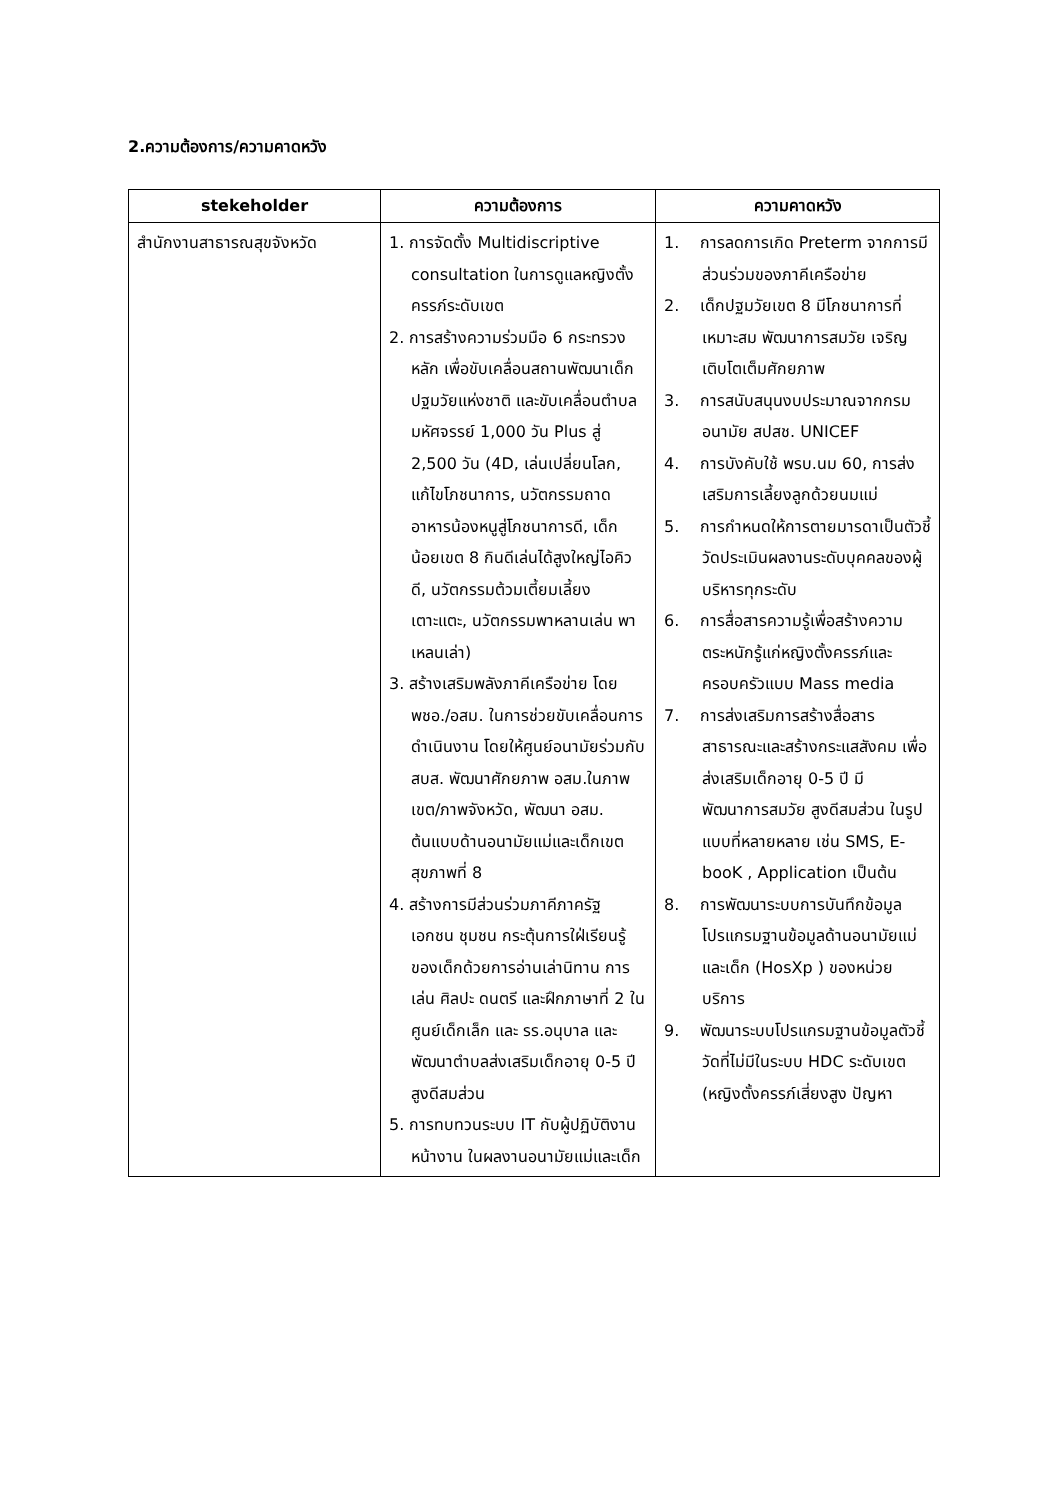2.ความต้องการ/ความคาดหวัง
| stekeholder | ความต้องการ | ความคาดหวัง |
| --- | --- | --- |
| สำนักงานสาธารณสุขจังหวัด | 1. การจัดตั้ง Multidiscriptive consultation ในการดูแลหญิงตั้งครรภ์ระดับเขต 2. การสร้างความร่วมมือ 6 กระทรวงหลัก เพื่อขับเคลื่อนสถานพัฒนาเด็กปฐมวัยแห่งชาติ และขับเคลื่อนตำบลมหัศจรรย์ 1,000 วัน Plus สู่ 2,500 วัน (4D, เล่นเปลี่ยนโลก, แก้ไขโภชนาการ, นวัตกรรมถาดอาหารน้องหนูสู่โภชนาการดี, เด็กน้อยเขต 8 กินดีเล่นได้สูงใหญ่ไอคิวดี, นวัตกรรมต้วมเตี้ยมเลี้ยงเตาะแตะ, นวัตกรรมพาหลานเล่น พาเหลนเล่า) 3. สร้างเสริมพลังภาคีเครือข่าย โดย พชอ./อสม. ในการช่วยขับเคลื่อนการดำเนินงาน โดยให้ศูนย์อนามัยร่วมกับ สบส. พัฒนาศักยภาพ อสม.ในภาพเขต/ภาพจังหวัด, พัฒนา อสม. ต้นแบบด้านอนามัยแม่และเด็กเขตสุขภาพที่ 8 4. สร้างการมีส่วนร่วมภาคีภาครัฐ เอกชน ชุมชน กระตุ้นการใฝ่เรียนรู้ของเด็กด้วยการอ่านเล่านิทาน การเล่น ศิลปะ ดนตรี และฝึกภาษาที่ 2 ในศูนย์เด็กเล็ก และ รร.อนุบาล และพัฒนาตำบลส่งเสริมเด็กอายุ 0-5 ปี สูงดีสมส่วน 5. การทบทวนระบบ IT กับผู้ปฏิบัติงานหน้างาน ในผลงานอนามัยแม่และเด็ก | 1. การลดการเกิด Preterm จากการมีส่วนร่วมของภาคีเครือข่าย 2. เด็กปฐมวัยเขต 8 มีโภชนาการที่เหมาะสม พัฒนาการสมวัย เจริญเติบโตเต็มศักยภาพ 3. การสนับสนุนงบประมาณจากกรมอนามัย สปสช. UNICEF 4. การบังคับใช้ พรบ.นม 60, การส่งเสริมการเลี้ยงลูกด้วยนมแม่ 5. การกำหนดให้การตายมารดาเป็นตัวชี้วัดประเมินผลงานระดับบุคคลของผู้บริหารทุกระดับ 6. การสื่อสารความรู้เพื่อสร้างความตระหนักรู้แก่หญิงตั้งครรภ์และครอบครัวแบบ Mass media 7. การส่งเสริมการสร้างสื่อสารสาธารณะและสร้างกระแสสังคม เพื่อส่งเสริมเด็กอายุ 0-5 ปี มีพัฒนาการสมวัย สูงดีสมส่วน ในรูปแบบที่หลายหลาย เช่น SMS, E-booK , Application เป็นต้น 8. การพัฒนาระบบการบันทึกข้อมูลโปรแกรมฐานข้อมูลด้านอนามัยแม่และเด็ก (HosXp ) ของหน่วยบริการ 9. พัฒนาระบบโปรแกรมฐานข้อมูลตัวชี้วัดที่ไม่มีในระบบ HDC ระดับเขต (หญิงตั้งครรภ์เสี่ยงสูง ปัญหา |